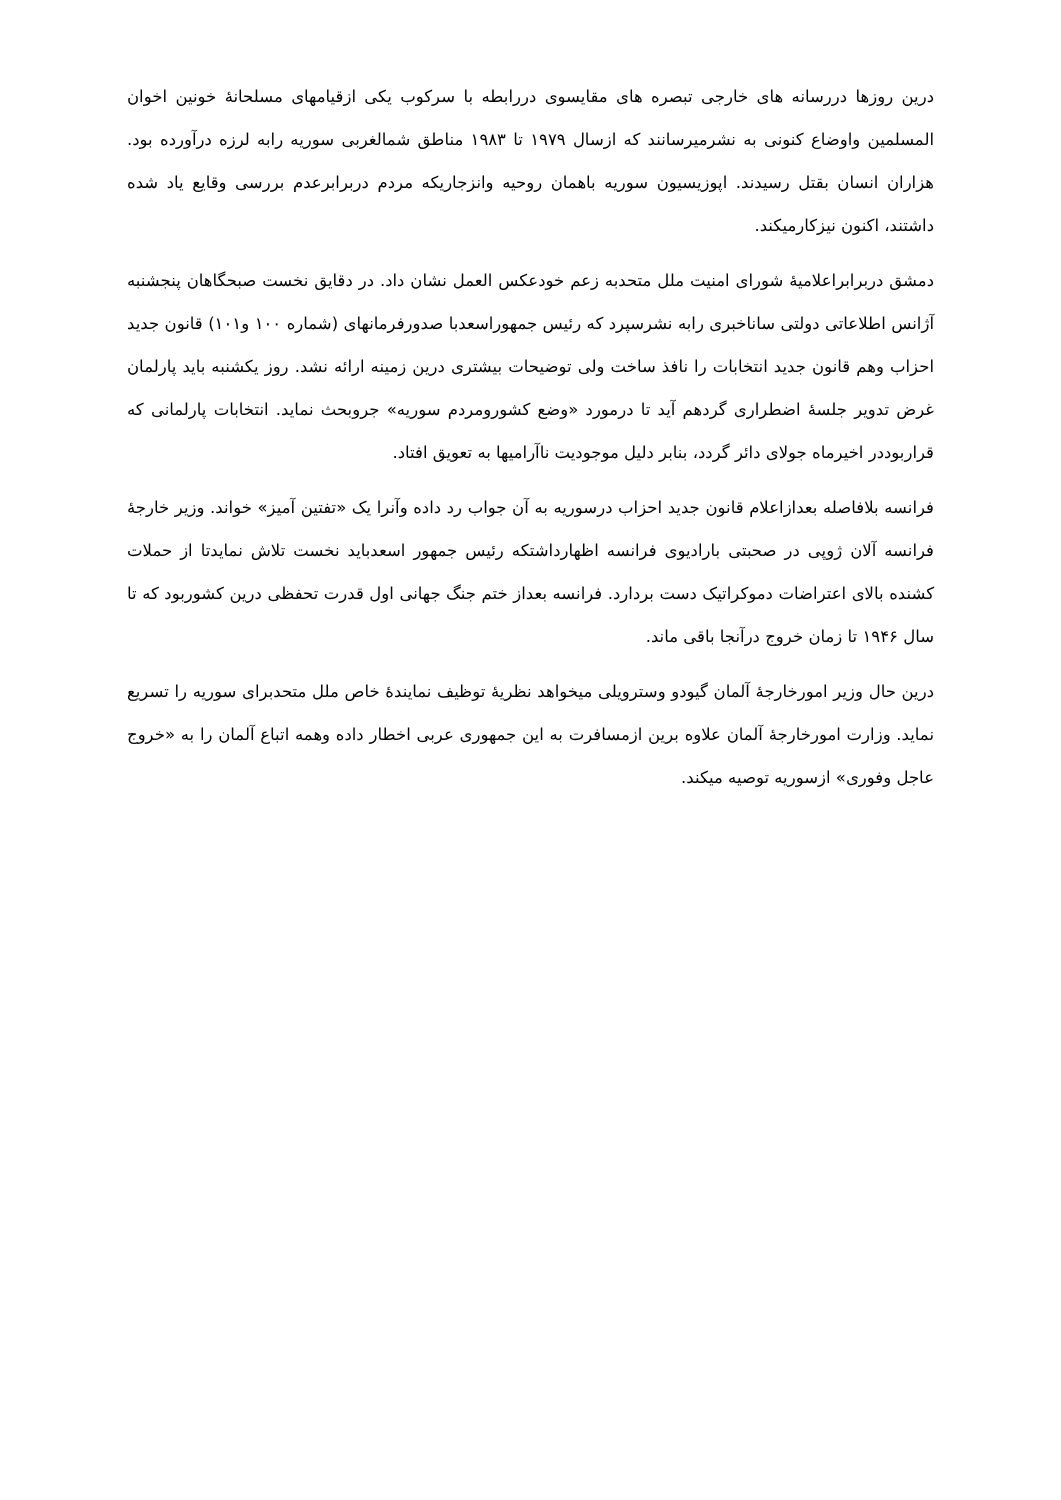درین روزها دررسانه های خارجی تبصره های مقایسوی دررابطه با سرکوب یکی ازقیامهای مسلحانۀ خونین اخوان المسلمین واوضاع کنونی به نشرمیرسانند که ازسال ۱۹۷۹ تا ۱۹۸۳ مناطق شمالغربی سوریه رابه لرزه درآورده بود. هزاران انسان بقتل رسیدند. اپوزیسیون سوریه باهمان روحیه وانزجاریکه مردم دربرابرعدم بررسی وقایع یاد شده داشتند، اکنون نیزکارمیکند.
دمشق دربرابراعلامیۀ شورای امنیت ملل متحدبه زعم خودعکس العمل نشان داد. در دقایق نخست صبحگاهان پنجشنبه آژانس اطلاعاتی دولتی ساناخبری رابه نشرسپرد که رئیس جمهوراسعدبا صدورفرمانهای (شماره ۱۰۰ و۱۰۱) قانون جدید احزاب وهم قانون جدید انتخابات را نافذ ساخت ولی توضیحات بیشتری درین زمینه ارائه نشد. روز یکشنبه باید پارلمان غرض تدویر جلسۀ اضطراری گردهم آید تا درمورد «وضع کشورومردم سوریه» جروبحث نماید. انتخابات پارلمانی که قراربوددر اخیرماه جولای دائر گردد، بنابر دلیل موجودیت ناآرامیها به تعویق افتاد.
فرانسه بلافاصله بعدازاعلام قانون جدید احزاب درسوریه به آن جواب رد داده وآنرا یک «تفتین آمیز» خواند. وزیر خارجۀ فرانسه آلان ژوپی در صحبتی بارادیوی فرانسه اظهارداشتکه رئیس جمهور اسعدباید نخست تلاش نمایدتا از حملات کشنده بالای اعتراضات دموکراتیک دست بردارد. فرانسه بعداز ختم جنگ جهانی اول قدرت تحفظی درین کشوربود که تا سال ۱۹۴۶ تا زمان خروج درآنجا باقی ماند.
درین حال وزیر امورخارجۀ آلمان گیودو وسترویلی میخواهد نظریۀ توظیف نمایندۀ خاص ملل متحدبرای سوریه را تسریع نماید. وزارت امورخارجۀ آلمان علاوه برین ازمسافرت به این جمهوری عربی اخطار داده وهمه اتباع آلمان را به «خروج عاجل وفوری» ازسوریه توصیه میکند.